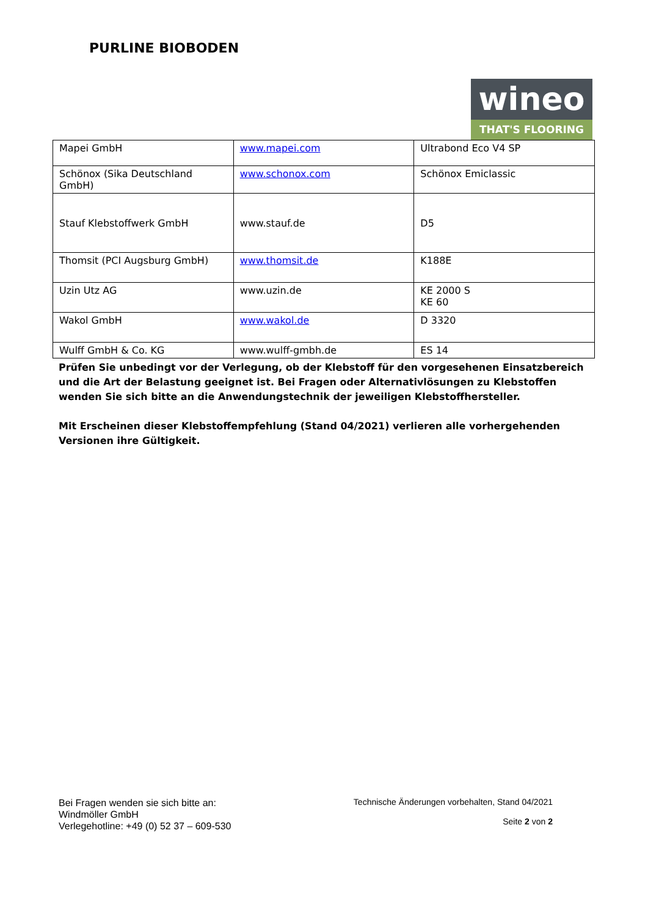PURLINE BIOBODEN
wineo
THAT'S FLOORING
| Mapei GmbH | www.mapei.com | Ultrabond Eco V4 SP |
| Schönox (Sika Deutschland GmbH) | www.schonox.com | Schönox Emiclassic |
| Stauf Klebstoffwerk GmbH | www.stauf.de | D5 |
| Thomsit (PCI Augsburg GmbH) | www.thomsit.de | K188E |
| Uzin Utz AG | www.uzin.de | KE 2000 S KE 60 |
| Wakol GmbH | www.wakol.de | D 3320 |
| Wulff GmbH & Co. KG | www.wulff-gmbh.de | ES 14 |
Prüfen Sie unbedingt vor der Verlegung, ob der Klebstoff für den vorgesehenen Einsatzbereich und die Art der Belastung geeignet ist. Bei Fragen oder Alternativlösungen zu Klebstoffen wenden Sie sich bitte an die Anwendungstechnik der jeweiligen Klebstoffhersteller.
Mit Erscheinen dieser Klebstoffempfehlung (Stand 04/2021) verlieren alle vorhergehenden Versionen ihre Gültigkeit.
Bei Fragen wenden sie sich bitte an:
Windmöller GmbH
Verlegehotline: +49 (0) 52 37 – 609-530
Technische Änderungen vorbehalten, Stand 04/2021
Seite 2 von 2